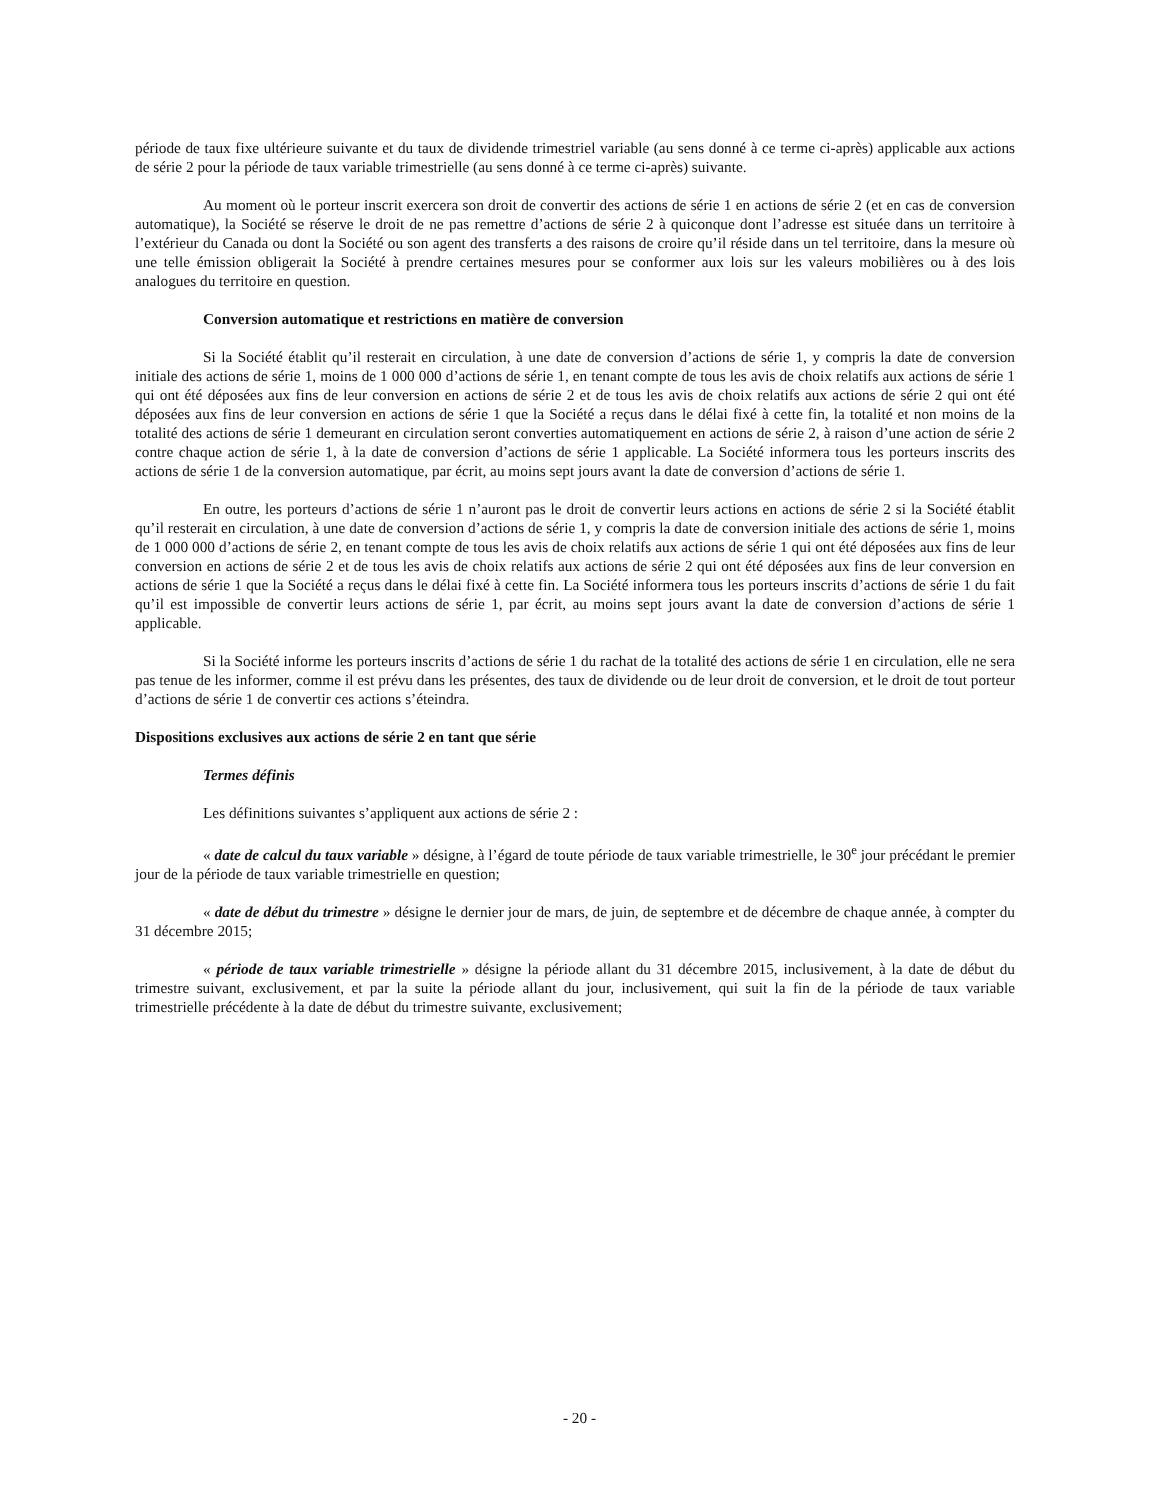période de taux fixe ultérieure suivante et du taux de dividende trimestriel variable (au sens donné à ce terme ci-après) applicable aux actions de série 2 pour la période de taux variable trimestrielle (au sens donné à ce terme ci-après) suivante.
Au moment où le porteur inscrit exercera son droit de convertir des actions de série 1 en actions de série 2 (et en cas de conversion automatique), la Société se réserve le droit de ne pas remettre d’actions de série 2 à quiconque dont l’adresse est située dans un territoire à l’extérieur du Canada ou dont la Société ou son agent des transferts a des raisons de croire qu’il réside dans un tel territoire, dans la mesure où une telle émission obligerait la Société à prendre certaines mesures pour se conformer aux lois sur les valeurs mobilières ou à des lois analogues du territoire en question.
Conversion automatique et restrictions en matière de conversion
Si la Société établit qu’il resterait en circulation, à une date de conversion d’actions de série 1, y compris la date de conversion initiale des actions de série 1, moins de 1 000 000 d’actions de série 1, en tenant compte de tous les avis de choix relatifs aux actions de série 1 qui ont été déposées aux fins de leur conversion en actions de série 2 et de tous les avis de choix relatifs aux actions de série 2 qui ont été déposées aux fins de leur conversion en actions de série 1 que la Société a reçus dans le délai fixé à cette fin, la totalité et non moins de la totalité des actions de série 1 demeurant en circulation seront converties automatiquement en actions de série 2, à raison d’une action de série 2 contre chaque action de série 1, à la date de conversion d’actions de série 1 applicable. La Société informera tous les porteurs inscrits des actions de série 1 de la conversion automatique, par écrit, au moins sept jours avant la date de conversion d’actions de série 1.
En outre, les porteurs d’actions de série 1 n’auront pas le droit de convertir leurs actions en actions de série 2 si la Société établit qu’il resterait en circulation, à une date de conversion d’actions de série 1, y compris la date de conversion initiale des actions de série 1, moins de 1 000 000 d’actions de série 2, en tenant compte de tous les avis de choix relatifs aux actions de série 1 qui ont été déposées aux fins de leur conversion en actions de série 2 et de tous les avis de choix relatifs aux actions de série 2 qui ont été déposées aux fins de leur conversion en actions de série 1 que la Société a reçus dans le délai fixé à cette fin. La Société informera tous les porteurs inscrits d’actions de série 1 du fait qu’il est impossible de convertir leurs actions de série 1, par écrit, au moins sept jours avant la date de conversion d’actions de série 1 applicable.
Si la Société informe les porteurs inscrits d’actions de série 1 du rachat de la totalité des actions de série 1 en circulation, elle ne sera pas tenue de les informer, comme il est prévu dans les présentes, des taux de dividende ou de leur droit de conversion, et le droit de tout porteur d’actions de série 1 de convertir ces actions s’éteindra.
Dispositions exclusives aux actions de série 2 en tant que série
Termes définis
Les définitions suivantes s’appliquent aux actions de série 2 :
« date de calcul du taux variable » désigne, à l’égard de toute période de taux variable trimestrielle, le 30<sup>e</sup> jour précédant le premier jour de la période de taux variable trimestrielle en question;
« date de début du trimestre » désigne le dernier jour de mars, de juin, de septembre et de décembre de chaque année, à compter du 31 décembre 2015;
« période de taux variable trimestrielle » désigne la période allant du 31 décembre 2015, inclusivement, à la date de début du trimestre suivant, exclusivement, et par la suite la période allant du jour, inclusivement, qui suit la fin de la période de taux variable trimestrielle précédente à la date de début du trimestre suivante, exclusivement;
- 20 -